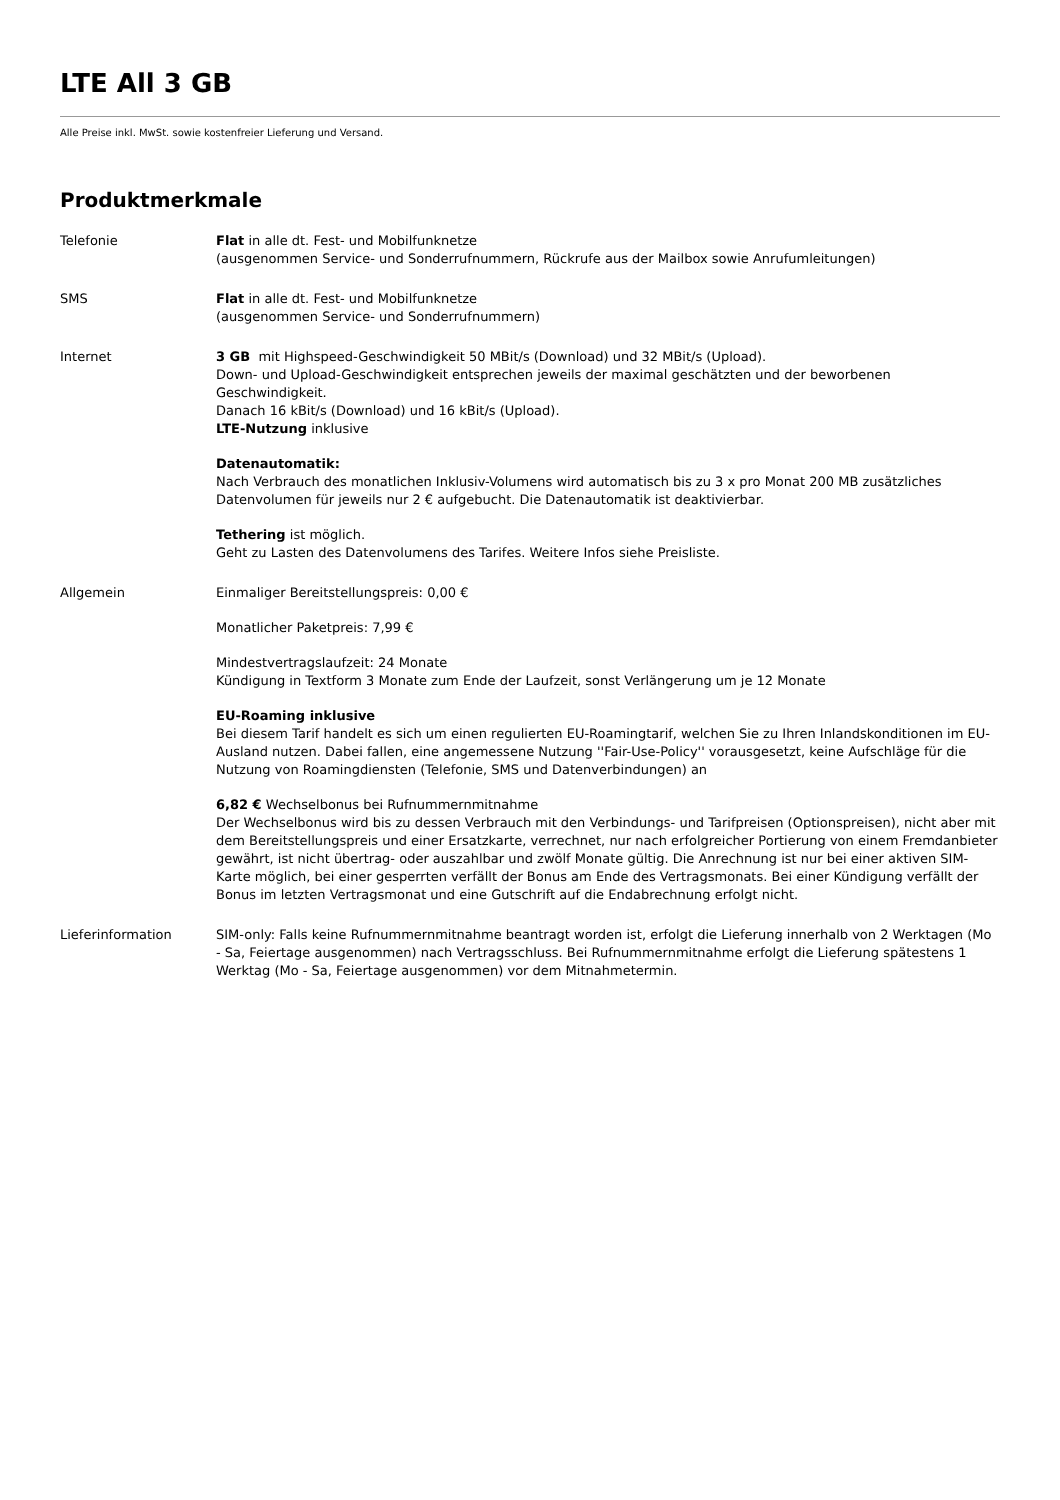LTE All 3 GB
Alle Preise inkl. MwSt. sowie kostenfreier Lieferung und Versand.
Produktmerkmale
| Telefonie | Flat in alle dt. Fest- und Mobilfunknetze (ausgenommen Service- und Sonderrufnummern, Rückrufe aus der Mailbox sowie Anrufumleitungen) |
| SMS | Flat in alle dt. Fest- und Mobilfunknetze (ausgenommen Service- und Sonderrufnummern) |
| Internet | 3 GB mit Highspeed-Geschwindigkeit 50 MBit/s (Download) und 32 MBit/s (Upload). Down- und Upload-Geschwindigkeit entsprechen jeweils der maximal geschätzten und der beworbenen Geschwindigkeit. Danach 16 kBit/s (Download) und 16 kBit/s (Upload). LTE-Nutzung inklusive Datenautomatik: Nach Verbrauch des monatlichen Inklusiv-Volumens wird automatisch bis zu 3 x pro Monat 200 MB zusätzliches Datenvolumen für jeweils nur 2 € aufgebucht. Die Datenautomatik ist deaktivierbar. Tethering ist möglich. Geht zu Lasten des Datenvolumens des Tarifes. Weitere Infos siehe Preisliste. |
| Allgemein | Einmaliger Bereitstellungspreis: 0,00 € Monatlicher Paketpreis: 7,99 € Mindestvertragslaufzeit: 24 Monate Kündigung in Textform 3 Monate zum Ende der Laufzeit, sonst Verlängerung um je 12 Monate EU-Roaming inklusive Bei diesem Tarif handelt es sich um einen regulierten EU-Roamingtarif, welchen Sie zu Ihren Inlandskonditionen im EU-Ausland nutzen. Dabei fallen, eine angemessene Nutzung ''Fair-Use-Policy'' vorausgesetzt, keine Aufschläge für die Nutzung von Roamingdiensten (Telefonie, SMS und Datenverbindungen) an 6,82 € Wechselbonus bei Rufnummernmitnahme Der Wechselbonus wird bis zu dessen Verbrauch mit den Verbindungs- und Tarifpreisen (Optionspreisen), nicht aber mit dem Bereitstellungspreis und einer Ersatzkarte, verrechnet, nur nach erfolgreicher Portierung von einem Fremdanbieter gewährt, ist nicht übertrag- oder auszahlbar und zwölf Monate gültig. Die Anrechnung ist nur bei einer aktiven SIM-Karte möglich, bei einer gesperrten verfällt der Bonus am Ende des Vertragsmonats. Bei einer Kündigung verfällt der Bonus im letzten Vertragsmonat und eine Gutschrift auf die Endabrechnung erfolgt nicht. |
| Lieferinformation | SIM-only: Falls keine Rufnummernmitnahme beantragt worden ist, erfolgt die Lieferung innerhalb von 2 Werktagen (Mo - Sa, Feiertage ausgenommen) nach Vertragsschluss. Bei Rufnummernmitnahme erfolgt die Lieferung spätestens 1 Werktag (Mo - Sa, Feiertage ausgenommen) vor dem Mitnahmetermin. |